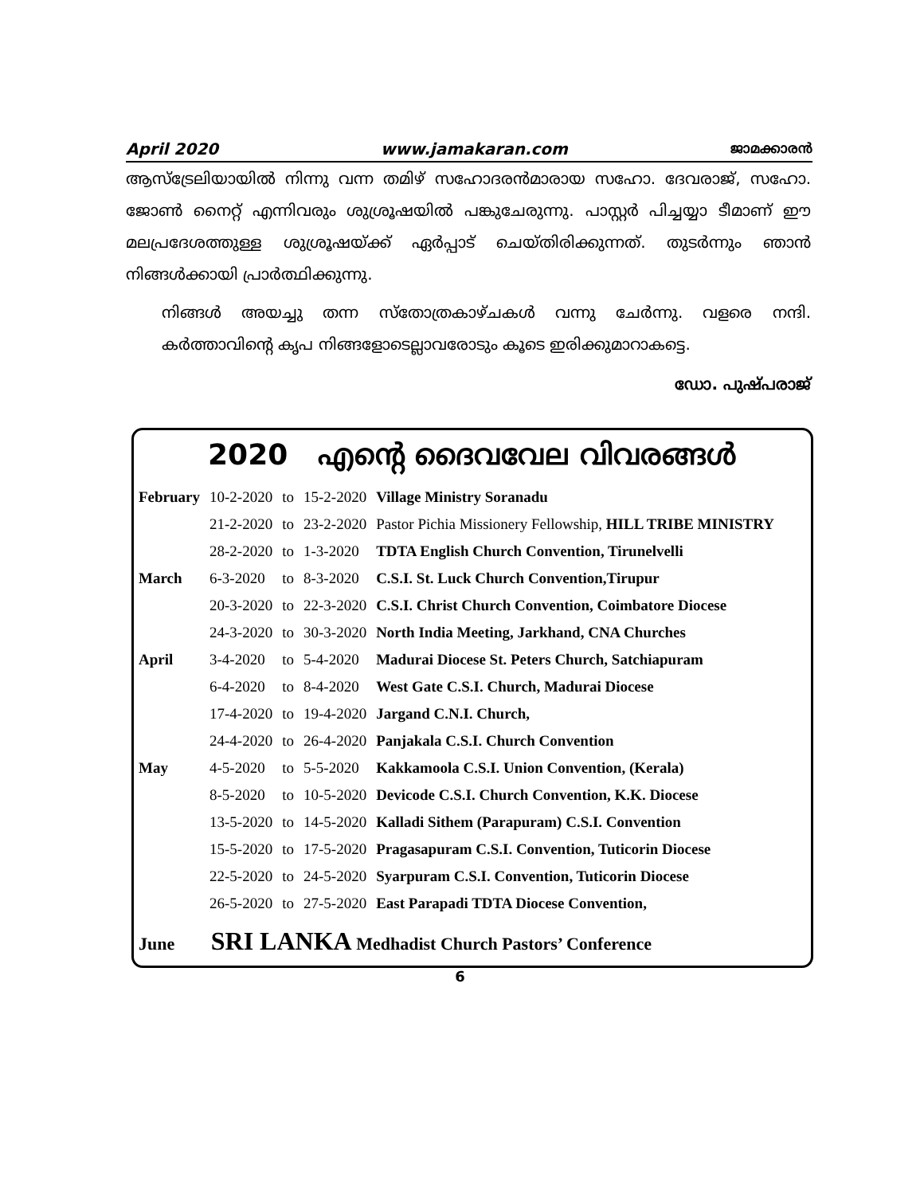April 2020 www.jamakaran.com ജാമക്കാരൻ
ആസ്ട്രേലിയായിൽ നിന്നു വന്ന തമിഴ് സഹോദരൻമാരായ സഹോ. ദേവരാജ്, സഹോ. ജോൺ നൈറ്റ് എന്നിവരും ശുശ്രൂഷയിൽ പങ്കുചേരുന്നു. പാസ്റ്റർ പിച്ചയ്യാ ടീമാണ് ഈ മലപ്രദേശത്തുള്ള ശുശ്രൂഷയ്ക്ക് ഏർപ്പാട് ചെയ്തിരിക്കുന്നത്. തുടർന്നും ഞാൻ നിങ്ങൾക്കായി പ്രാർത്ഥിക്കുന്നു.
നിങ്ങൾ അയച്ചു തന്ന സ്തോത്രകാഴ്ചകൾ വന്നു ചേർന്നു. വളരെ നന്ദി. കർത്താവിന്റെ കൃപ നിങ്ങളോടെല്ലാവരോടും കൂടെ ഇരിക്കുമാറാകട്ടെ.
ഡോ. പുഷ്പരാജ്
2020 എന്റെ ദൈവവേല വിവരങ്ങൾ
| February | 10-2-2020 | to | 15-2-2020 | Village Ministry Soranadu |
| | 21-2-2020 | to | 23-2-2020 | Pastor Pichia Missionery Fellowship, HILL TRIBE MINISTRY |
| | 28-2-2020 | to | 1-3-2020 | TDTA English Church Convention, Tirunelvelli |
| March | 6-3-2020 | to | 8-3-2020 | C.S.I. St. Luck Church Convention,Tirupur |
| | 20-3-2020 | to | 22-3-2020 | C.S.I. Christ Church Convention, Coimbatore Diocese |
| | 24-3-2020 | to | 30-3-2020 | North India Meeting, Jarkhand, CNA Churches |
| April | 3-4-2020 | to | 5-4-2020 | Madurai Diocese St. Peters Church, Satchiapuram |
| | 6-4-2020 | to | 8-4-2020 | West Gate C.S.I. Church, Madurai Diocese |
| | 17-4-2020 | to | 19-4-2020 | Jargand C.N.I. Church, |
| | 24-4-2020 | to | 26-4-2020 | Panjakala C.S.I. Church Convention |
| May | 4-5-2020 | to | 5-5-2020 | Kakkamoola C.S.I. Union Convention, (Kerala) |
| | 8-5-2020 | to | 10-5-2020 | Devicode C.S.I. Church Convention, K.K. Diocese |
| | 13-5-2020 | to | 14-5-2020 | Kalladi Sithem (Parapuram) C.S.I. Convention |
| | 15-5-2020 | to | 17-5-2020 | Pragasapuram C.S.I. Convention, Tuticorin Diocese |
| | 22-5-2020 | to | 24-5-2020 | Syarpuram C.S.I. Convention, Tuticorin Diocese |
| | 26-5-2020 | to | 27-5-2020 | East Parapadi TDTA Diocese Convention, |
June SRI LANKA Medhadist Church Pastors’ Conference
6